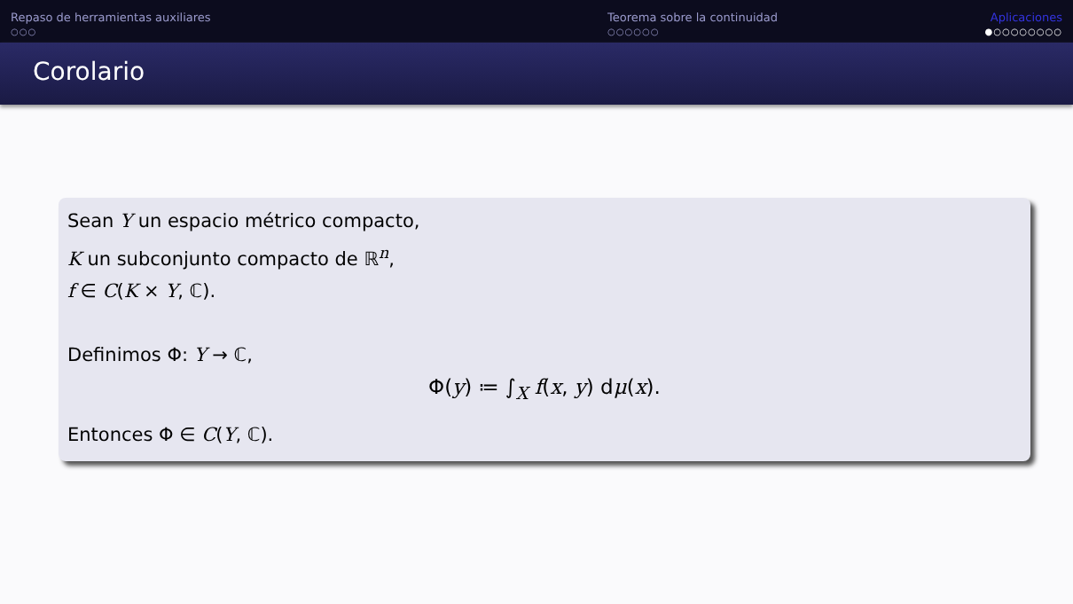Repaso de herramientas auxiliares
○○○
Teorema sobre la continuidad
○○○○○○
Aplicaciones
●○○○○○○○○
Corolario
Sean Y un espacio métrico compacto,
K un subconjunto compacto de ℝ<sup>n</sup>,
f ∈ C(K × Y, ℂ).
Definimos Φ: Y → ℂ,
Φ(y) ≔ ∫<sub>X</sub> f(x, y) dμ(x).
Entonces Φ ∈ C(Y, ℂ).